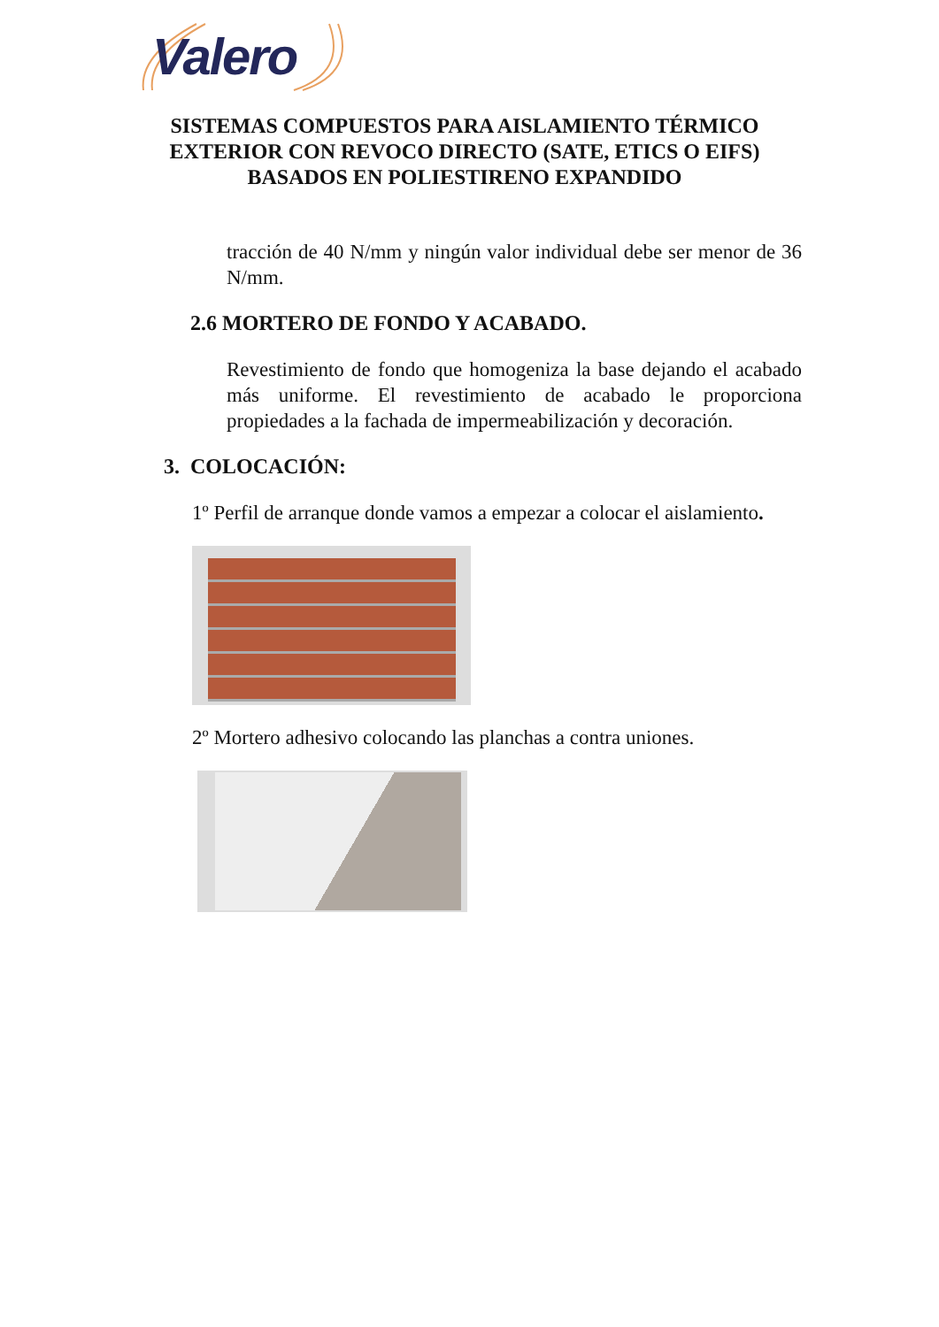Valero
SISTEMAS COMPUESTOS PARA AISLAMIENTO TÉRMICO EXTERIOR CON REVOCO DIRECTO (SATE, ETICS O EIFS) BASADOS EN POLIESTIRENO EXPANDIDO
tracción de 40 N/mm y ningún valor individual debe ser menor de 36 N/mm.
2.6 MORTERO DE FONDO Y ACABADO.
Revestimiento de fondo que homogeniza la base dejando el acabado más uniforme. El revestimiento de acabado le proporciona propiedades a la fachada de impermeabilización y decoración.
3. COLOCACIÓN:
1º Perfil de arranque donde vamos a empezar a colocar el aislamiento.
2º Mortero adhesivo colocando las planchas a contra uniones.